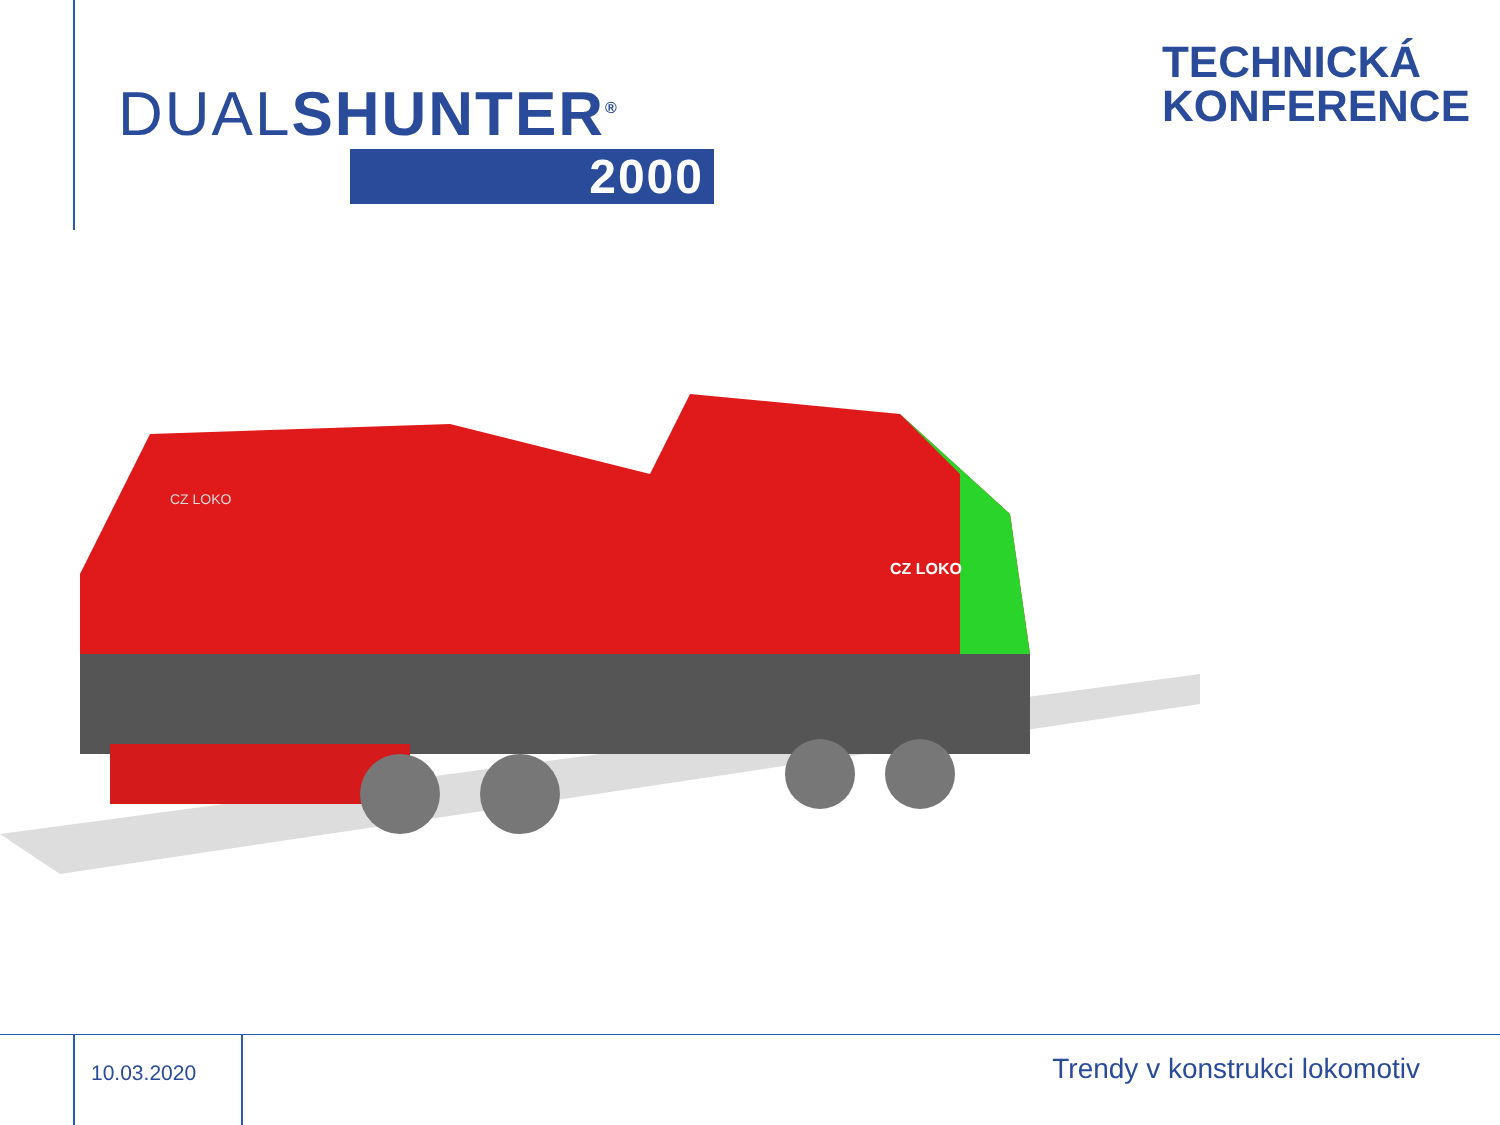DUALSHUNTER<sup>®</sup>
2000
TECHNICKÁ
KONFERENCE
CZ LOKO
CZ LOKO
10.03.2020
Trendy v konstrukci lokomotiv